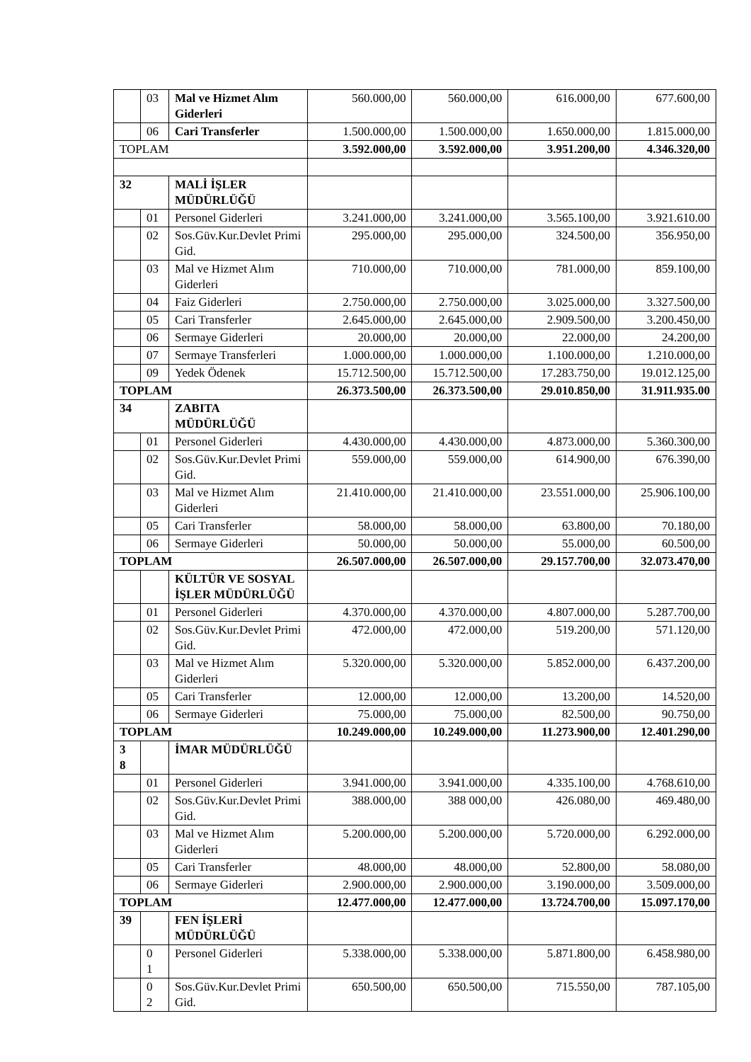| | 03 | Mal ve Hizmet Alım Giderleri | 560.000,00 | 560.000,00 | 616.000,00 | 677.600,00 |
| | 06 | Cari Transferler | 1.500.000,00 | 1.500.000,00 | 1.650.000,00 | 1.815.000,00 |
| TOPLAM | | | 3.592.000,00 | 3.592.000,00 | 3.951.200,00 | 4.346.320,00 |
| 32 | | MALİ İŞLER MÜDÜRLÜĞÜ | | | | |
| | 01 | Personel Giderleri | 3.241.000,00 | 3.241.000,00 | 3.565.100,00 | 3.921.610.00 |
| | 02 | Sos.Güv.Kur.Devlet Primi Gid. | 295.000,00 | 295.000,00 | 324.500,00 | 356.950,00 |
| | 03 | Mal ve Hizmet Alım Giderleri | 710.000,00 | 710.000,00 | 781.000,00 | 859.100,00 |
| | 04 | Faiz Giderleri | 2.750.000,00 | 2.750.000,00 | 3.025.000,00 | 3.327.500,00 |
| | 05 | Cari Transferler | 2.645.000,00 | 2.645.000,00 | 2.909.500,00 | 3.200.450,00 |
| | 06 | Sermaye Giderleri | 20.000,00 | 20.000,00 | 22.000,00 | 24.200,00 |
| | 07 | Sermaye Transferleri | 1.000.000,00 | 1.000.000,00 | 1.100.000,00 | 1.210.000,00 |
| | 09 | Yedek Ödenek | 15.712.500,00 | 15.712.500,00 | 17.283.750,00 | 19.012.125,00 |
| TOPLAM | | | 26.373.500,00 | 26.373.500,00 | 29.010.850,00 | 31.911.935.00 |
| 34 | | ZABITA MÜDÜRLÜĞÜ | | | | |
| | 01 | Personel Giderleri | 4.430.000,00 | 4.430.000,00 | 4.873.000,00 | 5.360.300,00 |
| | 02 | Sos.Güv.Kur.Devlet Primi Gid. | 559.000,00 | 559.000,00 | 614.900,00 | 676.390,00 |
| | 03 | Mal ve Hizmet Alım Giderleri | 21.410.000,00 | 21.410.000,00 | 23.551.000,00 | 25.906.100,00 |
| | 05 | Cari Transferler | 58.000,00 | 58.000,00 | 63.800,00 | 70.180,00 |
| | 06 | Sermaye Giderleri | 50.000,00 | 50.000,00 | 55.000,00 | 60.500,00 |
| TOPLAM | | | 26.507.000,00 | 26.507.000,00 | 29.157.700,00 | 32.073.470,00 |
| | | KÜLTÜR VE SOSYAL İŞLER MÜDÜRLÜĞÜ | | | | |
| | 01 | Personel Giderleri | 4.370.000,00 | 4.370.000,00 | 4.807.000,00 | 5.287.700,00 |
| | 02 | Sos.Güv.Kur.Devlet Primi Gid. | 472.000,00 | 472.000,00 | 519.200,00 | 571.120,00 |
| | 03 | Mal ve Hizmet Alım Giderleri | 5.320.000,00 | 5.320.000,00 | 5.852.000,00 | 6.437.200,00 |
| | 05 | Cari Transferler | 12.000,00 | 12.000,00 | 13.200,00 | 14.520,00 |
| | 06 | Sermaye Giderleri | 75.000,00 | 75.000,00 | 82.500,00 | 90.750,00 |
| TOPLAM | | | 10.249.000,00 | 10.249.000,00 | 11.273.900,00 | 12.401.290,00 |
| 3 8 | | İMAR MÜDÜRLÜĞÜ | | | | |
| | 01 | Personel Giderleri | 3.941.000,00 | 3.941.000,00 | 4.335.100,00 | 4.768.610,00 |
| | 02 | Sos.Güv.Kur.Devlet Primi Gid. | 388.000,00 | 388 000,00 | 426.080,00 | 469.480,00 |
| | 03 | Mal ve Hizmet Alım Giderleri | 5.200.000,00 | 5.200.000,00 | 5.720.000,00 | 6.292.000,00 |
| | 05 | Cari Transferler | 48.000,00 | 48.000,00 | 52.800,00 | 58.080,00 |
| | 06 | Sermaye Giderleri | 2.900.000,00 | 2.900.000,00 | 3.190.000,00 | 3.509.000,00 |
| TOPLAM | | | 12.477.000,00 | 12.477.000,00 | 13.724.700,00 | 15.097.170,00 |
| 39 | | FEN İŞLERİ MÜDÜRLÜĞÜ | | | | |
| | 0 1 | Personel Giderleri | 5.338.000,00 | 5.338.000,00 | 5.871.800,00 | 6.458.980,00 |
| | 0 2 | Sos.Güv.Kur.Devlet Primi Gid. | 650.500,00 | 650.500,00 | 715.550,00 | 787.105,00 |